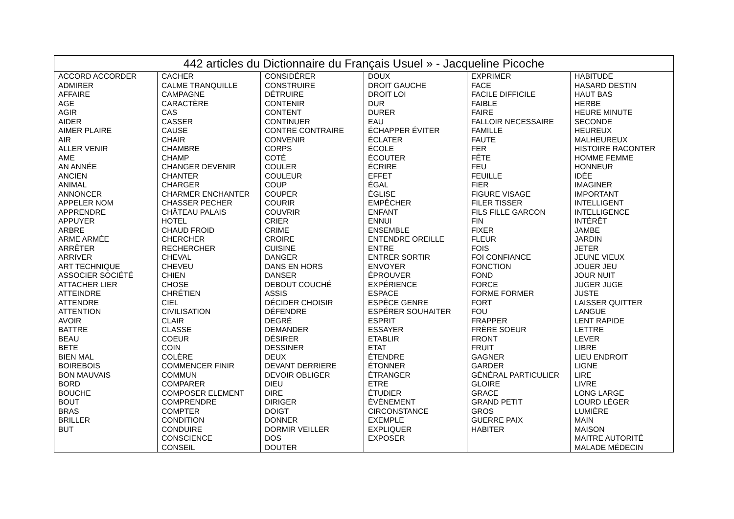| 442 articles du Dictionnaire du Français Usuel » - Jacqueline Picoche | | | | | |
| --- | --- | --- | --- | --- | --- |
| ACCORD ACCORDER ADMIRER AFFAIRE AGE AGIR AIDER AIMER PLAIRE AIR ALLER VENIR AME AN ANNÉE ANCIEN ANIMAL ANNONCER APPELER NOM APPRENDRE APPUYER ARBRE ARME ARMÉE ARRÊTER ARRIVER ART TECHNIQUE ASSOCIER SOCIÉTÉ ATTACHER LIER ATTEINDRE ATTENDRE ATTENTION AVOIR BATTRE BEAU BETE BIEN MAL BOIREBOIS BON MAUVAIS BORD BOUCHE BOUT BRAS BRILLER BUT | CACHER CALME TRANQUILLE CAMPAGNE CARACTÈRE CAS CASSER CAUSE CHAIR CHAMBRE CHAMP CHANGER DEVENIR CHANTER CHARGER CHARMER ENCHANTER CHASSER PECHER CHÂTEAU PALAIS HOTEL CHAUD FROID CHERCHER RECHERCHER CHEVAL CHEVEU CHIEN CHOSE CHRÉTIEN CIEL CIVILISATION CLAIR CLASSE COEUR COIN COLÈRE COMMENCER FINIR COMMUN COMPARER COMPOSER ELEMENT COMPRENDRE COMPTER CONDITION CONDUIRE CONSCIENCE CONSEIL | CONSIDÉRER CONSTRUIRE DÉTRUIRE CONTENIR CONTENT CONTINUER CONTRE CONTRAIRE CONVENIR CORPS COTÉ COULER COULEUR COUP COUPER COURIR COUVRIR CRIER CRIME CROIRE CUISINE DANGER DANS EN HORS DANSER DEBOUT COUCHÉ ASSIS DÉCIDER CHOISIR DÉFENDRE DEGRÉ DEMANDER DÉSIRER DESSINER DEUX DEVANT DERRIERE DEVOIR OBLIGER DIEU DIRE DIRIGER DOIGT DONNER DORMIR VEILLER DOS DOUTER | DOUX DROIT GAUCHE DROIT LOI DUR DURER EAU ÉCHAPPER ÉVITER ÉCLATER ÉCOLE ÉCOUTER ÉCRIRE EFFET ÉGAL ÉGLISE EMPÊCHER ENFANT ENNUI ENSEMBLE ENTENDRE OREILLE ENTRE ENTRER SORTIR ENVOYER ÉPROUVER EXPÉRIENCE ESPACE ESPÈCE GENRE ESPÉRER SOUHAITER ESPRIT ESSAYER ETABLIR ETAT ÉTENDRE ÉTONNER ÉTRANGER ETRE ÉTUDIER ÉVÉNEMENT CIRCONSTANCE EXEMPLE EXPLIQUER EXPOSER | EXPRIMER FACE FACILE DIFFICILE FAIBLE FAIRE FALLOIR NECESSAIRE FAMILLE FAUTE FER FÊTE FEU FEUILLE FIER FIGURE VISAGE FILER TISSER FILS FILLE GARCON FIN FIXER FLEUR FOIS FOI CONFIANCE FONCTION FOND FORCE FORME FORMER FORT FOU FRAPPER FRÈRE SOEUR FRONT FRUIT GAGNER GARDER GÉNÉRAL PARTICULIER GLOIRE GRACE GRAND PETIT GROS GUERRE PAIX HABITER | HABITUDE HASARD DESTIN HAUT BAS HERBE HEURE MINUTE SECONDE HEUREUX MALHEUREUX HISTOIRE RACONTER HOMME FEMME HONNEUR IDÉE IMAGINER IMPORTANT INTELLIGENT INTELLIGENCE INTÉRÊT JAMBE JARDIN JETER JEUNE VIEUX JOUER JEU JOUR NUIT JUGER JUGE JUSTE LAISSER QUITTER LANGUE LENT RAPIDE LETTRE LEVER LIBRE LIEU ENDROIT LIGNE LIRE LIVRE LONG LARGE LOURD LÉGER LUMIÈRE MAIN MAISON MAITRE AUTORITÉ MALADE MÉDECIN |